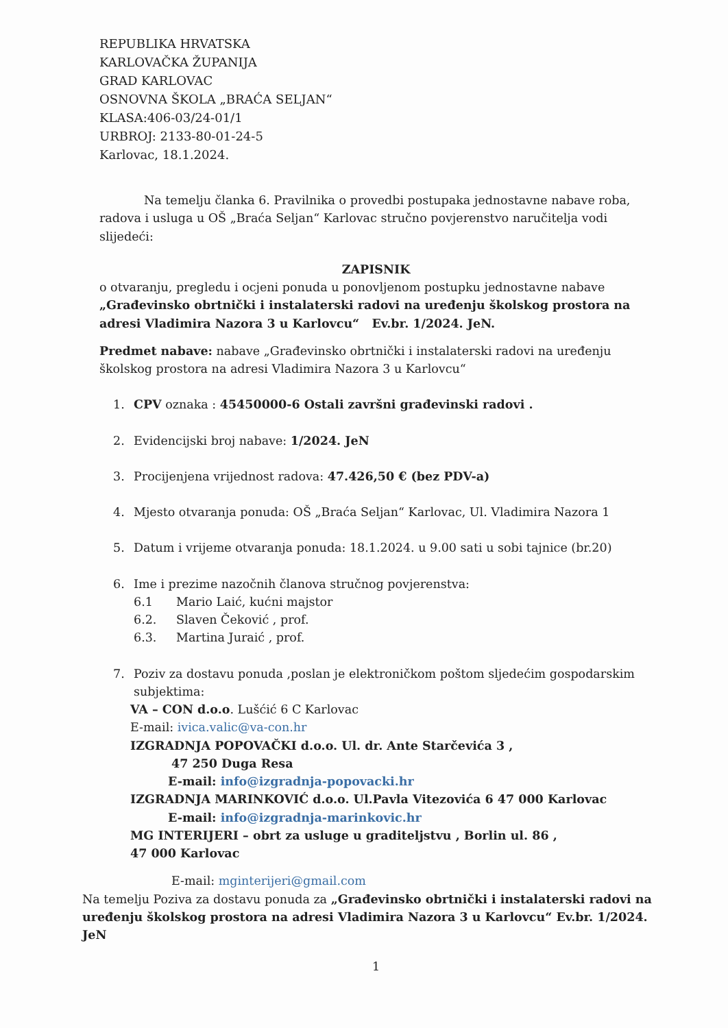REPUBLIKA HRVATSKA
KARLOVAČKA ŽUPANIJA
GRAD KARLOVAC
OSNOVNA ŠKOLA „BRAĆA SELJAN“
KLASA:406-03/24-01/1
URBROJ: 2133-80-01-24-5
Karlovac, 18.1.2024.
Na temelju članka 6. Pravilnika o provedbi postupaka jednostavne nabave roba, radova i usluga u OŠ „Braća Seljan“ Karlovac stručno povjerenstvo naručitelja vodi slijedeći:
ZAPISNIK
o otvaranju, pregledu i ocjeni ponuda u ponovljenom postupku jednostavne nabave „Građevinsko obrtnički i instalaterski radovi na uređenju školskog prostora na adresi Vladimira Nazora 3 u Karlovcu“ Ev.br. 1/2024. JeN.
Predmet nabave: nabave „Građevinsko obrtnički i instalaterski radovi na uređenju školskog prostora na adresi Vladimira Nazora 3 u Karlovcu“
1. CPV oznaka : 45450000-6 Ostali završni građevinski radovi .
2. Evidencijski broj nabave: 1/2024. JeN
3. Procijenjena vrijednost radova: 47.426,50 € (bez PDV-a)
4. Mjesto otvaranja ponuda: OŠ „Braća Seljan“ Karlovac, Ul. Vladimira Nazora 1
5. Datum i vrijeme otvaranja ponuda: 18.1.2024. u 9.00 sati u sobi tajnice (br.20)
6. Ime i prezime nazočnih članova stručnog povjerenstva:
6.1 Mario Laić, kućni majstor
6.2. Slaven Čeković , prof.
6.3. Martina Juraić , prof.
7. Poziv za dostavu ponuda ,poslan je elektroničkom poštom sljedećim gospodarskim subjektima:
VA – CON d.o.o. Lušćić 6 C Karlovac
E-mail: ivica.valic@va-con.hr
IZGRADNJA POPOVAČKI d.o.o. Ul. dr. Ante Starčevića 3 ,
47 250 Duga Resa
E-mail: info@izgradnja-popovacki.hr
IZGRADNJA MARINKOVIĆ d.o.o. Ul.Pavla Vitezovića 6 47 000 Karlovac
E-mail: info@izgradnja-marinkovic.hr
MG INTERIJERI – obrt za usluge u graditeljstvu , Borlin ul. 86 ,
47 000 Karlovac
E-mail: mginterijeri@gmail.com
Na temelju Poziva za dostavu ponuda za „Građevinsko obrtnički i instalaterski radovi na uređenju školskog prostora na adresi Vladimira Nazora 3 u Karlovcu“ Ev.br. 1/2024. JeN
1